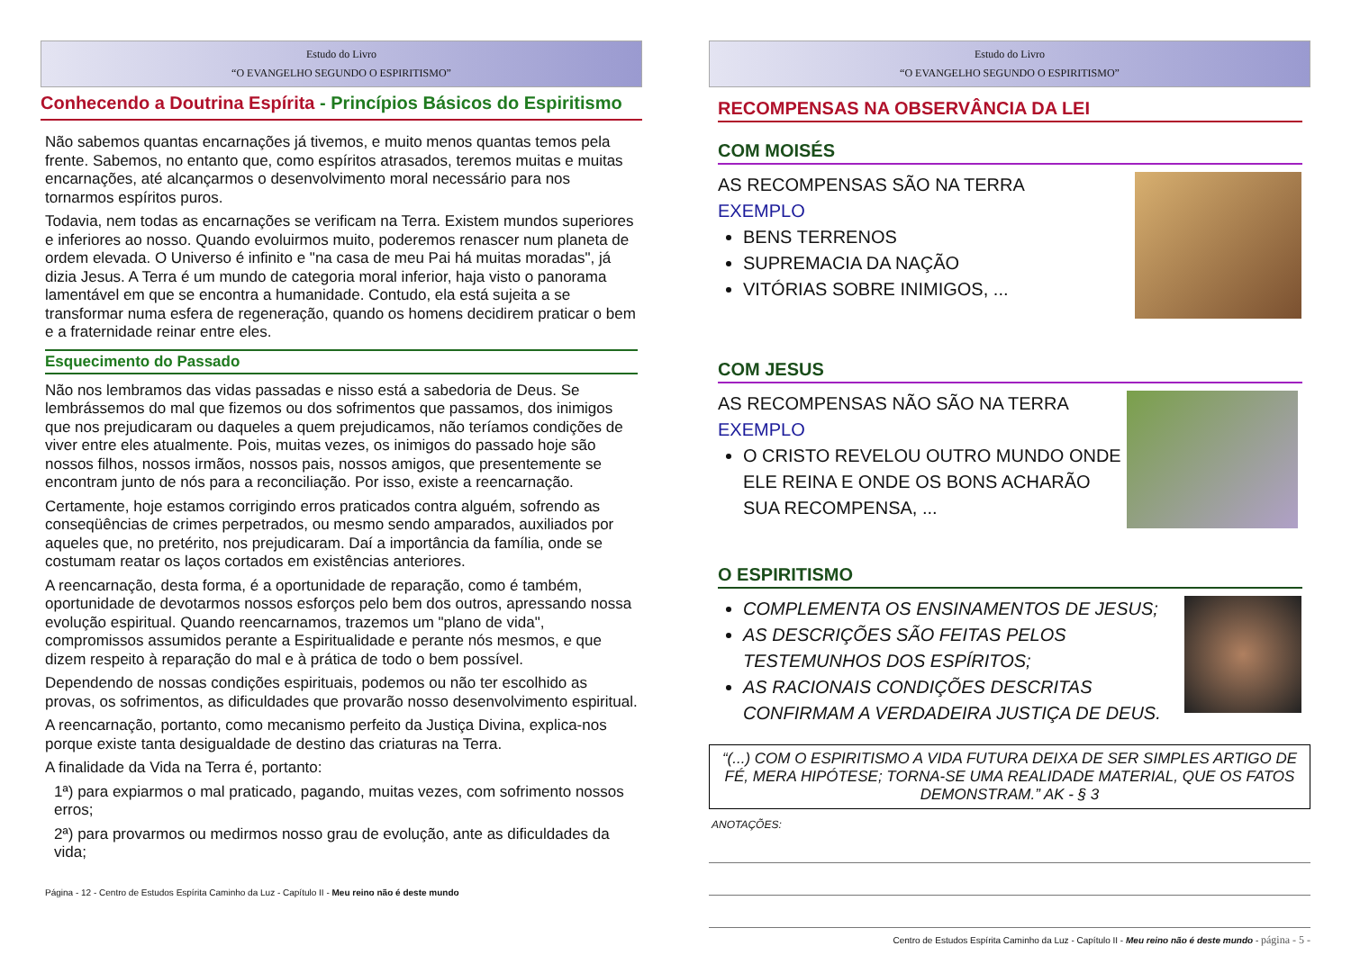Estudo do Livro
“O EVANGELHO SEGUNDO O ESPIRITISMO”
Conhecendo a Doutrina Espírita - Princípios Básicos do Espiritismo
Não sabemos quantas encarnações já tivemos, e muito menos quantas temos pela frente. Sabemos, no entanto que, como espíritos atrasados, teremos muitas e muitas encarnações, até alcançarmos o desenvolvimento moral necessário para nos tornarmos espíritos puros.
Todavia, nem todas as encarnações se verificam na Terra. Existem mundos superiores e inferiores ao nosso. Quando evoluirmos muito, poderemos renascer num planeta de ordem elevada. O Universo é infinito e "na casa de meu Pai há muitas moradas", já dizia Jesus. A Terra é um mundo de categoria moral inferior, haja visto o panorama lamentável em que se encontra a humanidade. Contudo, ela está sujeita a se transformar numa esfera de regeneração, quando os homens decidirem praticar o bem e a fraternidade reinar entre eles.
Esquecimento do Passado
Não nos lembramos das vidas passadas e nisso está a sabedoria de Deus. Se lembrássemos do mal que fizemos ou dos sofrimentos que passamos, dos inimigos que nos prejudicaram ou daqueles a quem prejudicamos, não teríamos condições de viver entre eles atualmente. Pois, muitas vezes, os inimigos do passado hoje são nossos filhos, nossos irmãos, nossos pais, nossos amigos, que presentemente se encontram junto de nós para a reconciliação. Por isso, existe a reencarnação.
Certamente, hoje estamos corrigindo erros praticados contra alguém, sofrendo as conseqüências de crimes perpetrados, ou mesmo sendo amparados, auxiliados por aqueles que, no pretérito, nos prejudicaram. Daí a importância da família, onde se costumam reatar os laços cortados em existências anteriores.
A reencarnação, desta forma, é a oportunidade de reparação, como é também, oportunidade de devotarmos nossos esforços pelo bem dos outros, apressando nossa evolução espiritual. Quando reencarnamos, trazemos um "plano de vida", compromissos assumidos perante a Espiritualidade e perante nós mesmos, e que dizem respeito à reparação do mal e à prática de todo o bem possível.
Dependendo de nossas condições espirituais, podemos ou não ter escolhido as provas, os sofrimentos, as dificuldades que provarão nosso desenvolvimento espiritual.
A reencarnação, portanto, como mecanismo perfeito da Justiça Divina, explica-nos porque existe tanta desigualdade de destino das criaturas na Terra.
A finalidade da Vida na Terra é, portanto:
1ª) para expiarmos o mal praticado, pagando, muitas vezes, com sofrimento nossos erros;
2ª) para provarmos ou medirmos nosso grau de evolução, ante as dificuldades da vida;
Página - 12 - Centro de Estudos Espírita Caminho da Luz - Capítulo II - Meu reino não é deste mundo
Estudo do Livro
“O EVANGELHO SEGUNDO O ESPIRITISMO”
RECOMPENSAS NA OBSERVÂNCIA DA LEI
COM MOISÉS
AS RECOMPENSAS SÃO NA TERRA
EXEMPLO
BENS TERRENOS
SUPREMACIA DA NAÇÃO
VITÓRIAS SOBRE INIMIGOS, ...
COM JESUS
AS RECOMPENSAS NÃO SÃO NA TERRA
EXEMPLO
O CRISTO REVELOU OUTRO MUNDO ONDE ELE REINA E ONDE OS BONS ACHARÃO SUA RECOMPENSA, ...
O ESPIRITISMO
COMPLEMENTA OS ENSINAMENTOS DE JESUS;
AS DESCRIÇÕES SÃO FEITAS PELOS TESTEMUNHOS DOS ESPÍRITOS;
AS RACIONAIS CONDIÇÕES DESCRITAS CONFIRMAM A VERDADEIRA JUSTIÇA DE DEUS.
“(...) COM O ESPIRITISMO A VIDA FUTURA DEIXA DE SER SIMPLES ARTIGO DE FÉ, MERA HIPÓTESE; TORNA-SE UMA REALIDADE MATERIAL, QUE OS FATOS DEMONSTRAM.” AK - § 3
ANOTAÇÕES:
Centro de Estudos Espírita Caminho da Luz - Capítulo II - Meu reino não é deste mundo - página - 5 -